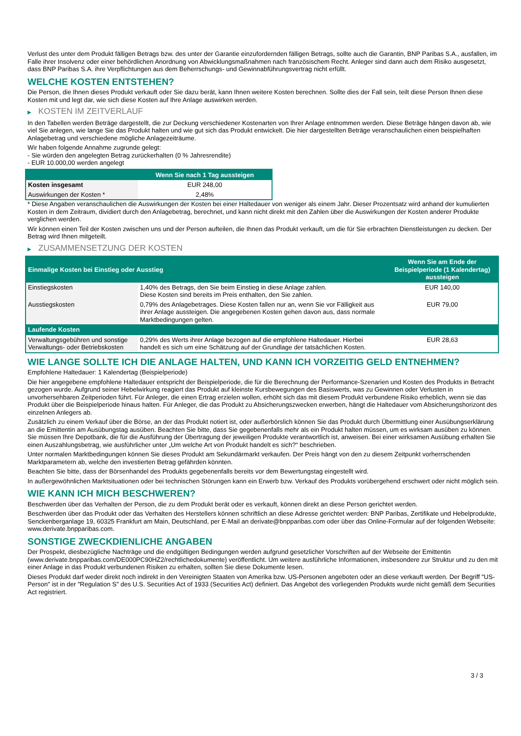Verlust des unter dem Produkt fälligen Betrags bzw. des unter der Garantie einzufordernden fälligen Betrags, sollte auch die Garantin, BNP Paribas S.A., ausfallen, im Falle ihrer Insolvenz oder einer behördlichen Anordnung von Abwicklungsmaßnahmen nach französischem Recht. Anleger sind dann auch dem Risiko ausgesetzt, dass BNP Paribas S.A. ihre Verpflichtungen aus dem Beherrschungs- und Gewinnabführungsvertrag nicht erfüllt.
WELCHE KOSTEN ENTSTEHEN?
Die Person, die Ihnen dieses Produkt verkauft oder Sie dazu berät, kann Ihnen weitere Kosten berechnen. Sollte dies der Fall sein, teilt diese Person Ihnen diese Kosten mit und legt dar, wie sich diese Kosten auf Ihre Anlage auswirken werden.
▶ KOSTEN IM ZEITVERLAUF
In den Tabellen werden Beträge dargestellt, die zur Deckung verschiedener Kostenarten von Ihrer Anlage entnommen werden. Diese Beträge hängen davon ab, wie viel Sie anlegen, wie lange Sie das Produkt halten und wie gut sich das Produkt entwickelt. Die hier dargestellten Beträge veranschaulichen einen beispielhaften Anlagebetrag und verschiedene mögliche Anlagezeiträume.
Wir haben folgende Annahme zugrunde gelegt:
- Sie würden den angelegten Betrag zurückerhalten (0 % Jahresrendite)
- EUR 10.000,00 werden angelegt
| | Wenn Sie nach 1 Tag aussteigen |
| --- | --- |
| Kosten insgesamt | EUR 248,00 |
| Auswirkungen der Kosten * | 2,48% |
* Diese Angaben veranschaulichen die Auswirkungen der Kosten bei einer Haltedauer von weniger als einem Jahr. Dieser Prozentsatz wird anhand der kumulierten Kosten in dem Zeitraum, dividiert durch den Anlagebetrag, berechnet, und kann nicht direkt mit den Zahlen über die Auswirkungen der Kosten anderer Produkte verglichen werden.
Wir können einen Teil der Kosten zwischen uns und der Person aufteilen, die Ihnen das Produkt verkauft, um die für Sie erbrachten Dienstleistungen zu decken. Der Betrag wird Ihnen mitgeteilt.
▶ ZUSAMMENSETZUNG DER KOSTEN
| Einmalige Kosten bei Einstieg oder Ausstieg | | Wenn Sie am Ende der Beispielperiode (1 Kalendertag) aussteigen |
| --- | --- | --- |
| Einstiegskosten | 1,40% des Betrags, den Sie beim Einstieg in diese Anlage zahlen. Diese Kosten sind bereits im Preis enthalten, den Sie zahlen. | EUR 140,00 |
| Ausstiegskosten | 0,79% des Anlagebetrages. Diese Kosten fallen nur an, wenn Sie vor Fälligkeit aus ihrer Anlage aussteigen. Die angegebenen Kosten gehen davon aus, dass normale Marktbedingungen gelten. | EUR 79,00 |
| Laufende Kosten | | |
| Verwaltungsgebühren und sonstige Verwaltungs- oder Betriebskosten | 0,29% des Werts ihrer Anlage bezogen auf die empfohlene Haltedauer. Hierbei handelt es sich um eine Schätzung auf der Grundlage der tatsächlichen Kosten. | EUR 28,63 |
WIE LANGE SOLLTE ICH DIE ANLAGE HALTEN, UND KANN ICH VORZEITIG GELD ENTNEHMEN?
Empfohlene Haltedauer: 1 Kalendertag (Beispielperiode)
Die hier angegebene empfohlene Haltedauer entspricht der Beispielperiode, die für die Berechnung der Performance-Szenarien und Kosten des Produkts in Betracht gezogen wurde. Aufgrund seiner Hebelwirkung reagiert das Produkt auf kleinste Kursbewegungen des Basiswerts, was zu Gewinnen oder Verlusten in unvorhersehbaren Zeitperioden führt. Für Anleger, die einen Ertrag erzielen wollen, erhöht sich das mit diesem Produkt verbundene Risiko erheblich, wenn sie das Produkt über die Beispielperiode hinaus halten. Für Anleger, die das Produkt zu Absicherungszwecken erwerben, hängt die Haltedauer vom Absicherungshorizont des einzelnen Anlegers ab.
Zusätzlich zu einem Verkauf über die Börse, an der das Produkt notiert ist, oder außerbörslich können Sie das Produkt durch Übermittlung einer Ausübungserklärung an die Emittentin am Ausübungstag ausüben. Beachten Sie bitte, dass Sie gegebenenfalls mehr als ein Produkt halten müssen, um es wirksam ausüben zu können. Sie müssen Ihre Depotbank, die für die Ausführung der Übertragung der jeweiligen Produkte verantwortlich ist, anweisen. Bei einer wirksamen Ausübung erhalten Sie einen Auszahlungsbetrag, wie ausführlicher unter „Um welche Art von Produkt handelt es sich?“ beschrieben.
Unter normalen Marktbedingungen können Sie dieses Produkt am Sekundärmarkt verkaufen. Der Preis hängt von den zu diesem Zeitpunkt vorherrschenden Marktparametern ab, welche den investierten Betrag gefährden könnten.
Beachten Sie bitte, dass der Börsenhandel des Produkts gegebenenfalls bereits vor dem Bewertungstag eingestellt wird.
In außergewöhnlichen Marktsituationen oder bei technischen Störungen kann ein Erwerb bzw. Verkauf des Produkts vorübergehend erschwert oder nicht möglich sein.
WIE KANN ICH MICH BESCHWEREN?
Beschwerden über das Verhalten der Person, die zu dem Produkt berät oder es verkauft, können direkt an diese Person gerichtet werden.
Beschwerden über das Produkt oder das Verhalten des Herstellers können schriftlich an diese Adresse gerichtet werden: BNP Paribas, Zertifikate und Hebelprodukte, Senckenberganlage 19, 60325 Frankfurt am Main, Deutschland, per E-Mail an derivate@bnpparibas.com oder über das Online-Formular auf der folgenden Webseite: www.derivate.bnpparibas.com.
SONSTIGE ZWECKDIENLICHE ANGABEN
Der Prospekt, diesbezügliche Nachträge und die endgültigen Bedingungen werden aufgrund gesetzlicher Vorschriften auf der Webseite der Emittentin (www.derivate.bnpparibas.com/DE000PC90HZ2/rechtlichedokumente) veröffentlicht. Um weitere ausführliche Informationen, insbesondere zur Struktur und zu den mit einer Anlage in das Produkt verbundenen Risiken zu erhalten, sollten Sie diese Dokumente lesen.
Dieses Produkt darf weder direkt noch indirekt in den Vereinigten Staaten von Amerika bzw. US-Personen angeboten oder an diese verkauft werden. Der Begriff "US-Person" ist in der "Regulation S" des U.S. Securities Act of 1933 (Securities Act) definiert. Das Angebot des vorliegenden Produkts wurde nicht gemäß dem Securities Act registriert.
3 / 3